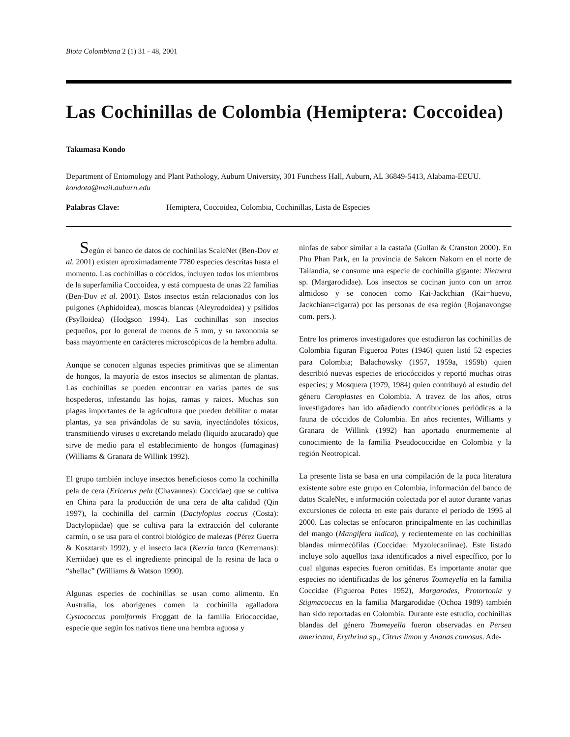Biota Colombiana 2 (1) 31 - 48, 2001
Las Cochinillas de Colombia (Hemiptera: Coccoidea)
Takumasa Kondo
Department of Entomology and Plant Pathology, Auburn University, 301 Funchess Hall, Auburn, AL 36849-5413, Alabama-EEUU. kondota@mail.auburn.edu
Palabras Clave: Hemiptera, Coccoidea, Colombia, Cochinillas, Lista de Especies
Según el banco de datos de cochinillas ScaleNet (Ben-Dov et al. 2001) existen aproximadamente 7780 especies descritas hasta el momento. Las cochinillas o cóccidos, incluyen todos los miembros de la superfamilia Coccoidea, y está compuesta de unas 22 familias (Ben-Dov et al. 2001). Estos insectos están relacionados con los pulgones (Aphidoidea), moscas blancas (Aleyrodoidea) y psílidos (Psylloidea) (Hodgson 1994). Las cochinillas son insectos pequeños, por lo general de menos de 5 mm, y su taxonomía se basa mayormente en carácteres microscópicos de la hembra adulta.
Aunque se conocen algunas especies primitivas que se alimentan de hongos, la mayoría de estos insectos se alimentan de plantas. Las cochinillas se pueden encontrar en varias partes de sus hospederos, infestando las hojas, ramas y raices. Muchas son plagas importantes de la agricultura que pueden debilitar o matar plantas, ya sea privándolas de su savia, inyectándoles tóxicos, transmitiendo viruses o excretando melado (liquido azucarado) que sirve de medio para el establecimiento de hongos (fumaginas) (Williams & Granara de Willink 1992).
El grupo también incluye insectos beneficiosos como la cochinilla pela de cera (Ericerus pela (Chavannes): Coccidae) que se cultiva en China para la producción de una cera de alta calidad (Qin 1997), la cochinilla del carmín (Dactylopius coccus (Costa): Dactylopiidae) que se cultiva para la extracción del colorante carmín, o se usa para el control biológico de malezas (Pérez Guerra & Kosztarab 1992), y el insecto laca (Kerria lacca (Kerremans): Kerriidae) que es el ingrediente principal de la resina de laca o “shellac” (Williams & Watson 1990).
Algunas especies de cochinillas se usan como alimento. En Australia, los aborígenes comen la cochinilla agalladora Cystococcus pomiformis Froggatt de la familia Eriococcidae, especie que según los nativos tiene una hembra aguosa y
ninfas de sabor similar a la castaña (Gullan & Cranston 2000). En Phu Phan Park, en la provincia de Sakorn Nakorn en el norte de Tailandia, se consume una especie de cochinilla gigante: Nietnera sp. (Margarodidae). Los insectos se cocinan junto con un arroz almidoso y se conocen como Kai-Jackchian (Kai=huevo, Jackchian=cigarra) por las personas de esa región (Rojanavongse com. pers.).
Entre los primeros investigadores que estudiaron las cochinillas de Colombia figuran Figueroa Potes (1946) quien listó 52 especies para Colombia; Balachowsky (1957, 1959a, 1959b) quien describió nuevas especies de eriocóccidos y reportó muchas otras especies; y Mosquera (1979, 1984) quien contribuyó al estudio del género Ceroplastes en Colombia. A travez de los años, otros investigadores han ido añadiendo contribuciones periódicas a la fauna de cóccidos de Colombia. En años recientes, Williams y Granara de Willink (1992) han aportado enormemente al conocimiento de la familia Pseudococcidae en Colombia y la región Neotropical.
La presente lista se basa en una compilación de la poca literatura existente sobre este grupo en Colombia, información del banco de datos ScaleNet, e información colectada por el autor durante varias excursiones de colecta en este país durante el periodo de 1995 al 2000. Las colectas se enfocaron principalmente en las cochinillas del mango (Mangifera indica), y recientemente en las cochinillas blandas mirmecófilas (Coccidae: Myzolecaniinae). Este listado incluye solo aquellos taxa identificados a nivel específico, por lo cual algunas especies fueron omitidas. Es importante anotar que especies no identificadas de los géneros Toumeyella en la familia Coccidae (Figueroa Potes 1952), Margarodes, Protortonia y Stigmacoccus en la familia Margarodidae (Ochoa 1989) también han sido reportadas en Colombia. Durante este estudio, cochinillas blandas del género Toumeyella fueron observadas en Persea americana, Erythrina sp., Citrus limon y Ananas comosus. Ade-